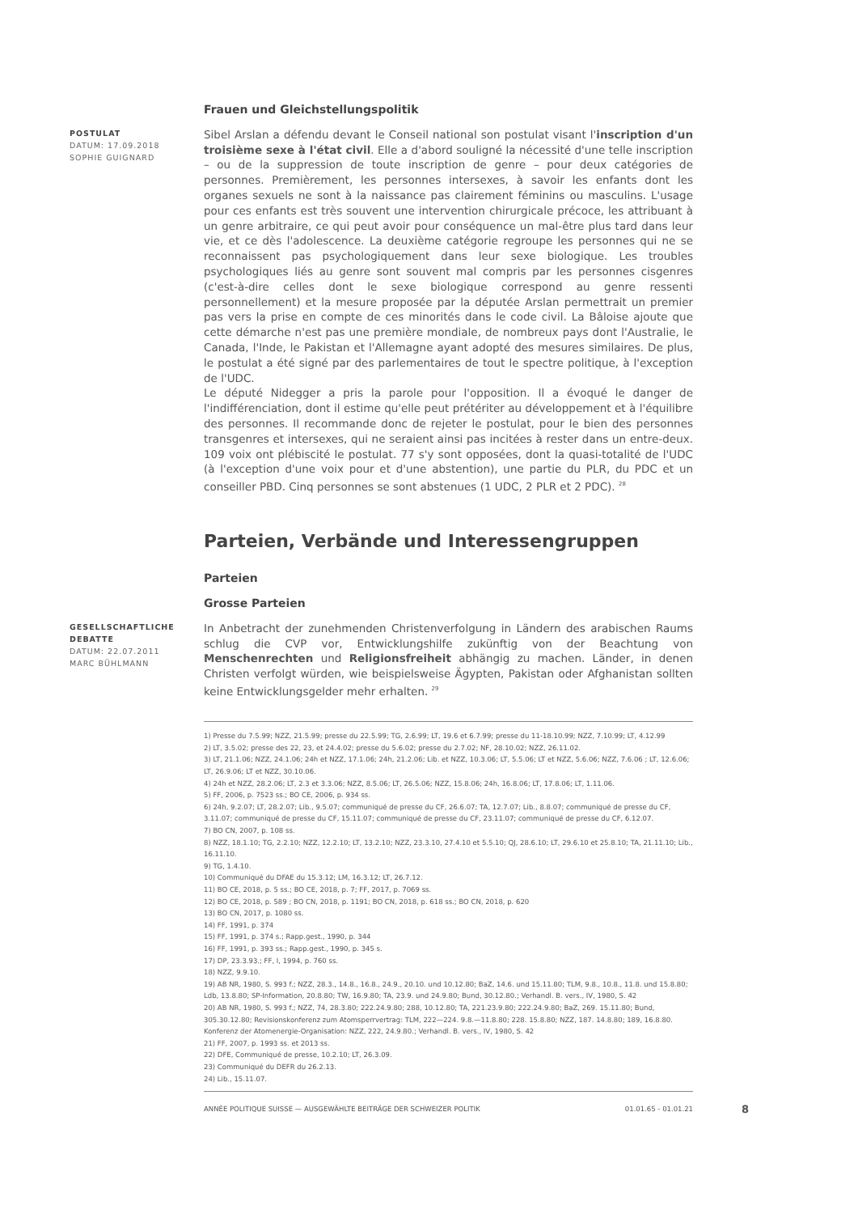Frauen und Gleichstellungspolitik
POSTULAT
DATUM: 17.09.2018
SOPHIE GUIGNARD
Sibel Arslan a défendu devant le Conseil national son postulat visant l'inscription d'un troisième sexe à l'état civil. Elle a d'abord souligné la nécessité d'une telle inscription – ou de la suppression de toute inscription de genre – pour deux catégories de personnes. Premièrement, les personnes intersexes, à savoir les enfants dont les organes sexuels ne sont à la naissance pas clairement féminins ou masculins. L'usage pour ces enfants est très souvent une intervention chirurgicale précoce, les attribuant à un genre arbitraire, ce qui peut avoir pour conséquence un mal-être plus tard dans leur vie, et ce dès l'adolescence. La deuxième catégorie regroupe les personnes qui ne se reconnaissent pas psychologiquement dans leur sexe biologique. Les troubles psychologiques liés au genre sont souvent mal compris par les personnes cisgenres (c'est-à-dire celles dont le sexe biologique correspond au genre ressenti personnellement) et la mesure proposée par la députée Arslan permettrait un premier pas vers la prise en compte de ces minorités dans le code civil. La Bâloise ajoute que cette démarche n'est pas une première mondiale, de nombreux pays dont l'Australie, le Canada, l'Inde, le Pakistan et l'Allemagne ayant adopté des mesures similaires. De plus, le postulat a été signé par des parlementaires de tout le spectre politique, à l'exception de l'UDC.
Le député Nidegger a pris la parole pour l'opposition. Il a évoqué le danger de l'indifférenciation, dont il estime qu'elle peut prétériter au développement et à l'équilibre des personnes. Il recommande donc de rejeter le postulat, pour le bien des personnes transgenres et intersexes, qui ne seraient ainsi pas incitées à rester dans un entre-deux. 109 voix ont plébiscité le postulat. 77 s'y sont opposées, dont la quasi-totalité de l'UDC (à l'exception d'une voix pour et d'une abstention), une partie du PLR, du PDC et un conseiller PBD. Cinq personnes se sont abstenues (1 UDC, 2 PLR et 2 PDC). <sup>28</sup>
Parteien, Verbände und Interessengruppen
Parteien
Grosse Parteien
GESELLSCHAFTLICHE DEBATTE
DATUM: 22.07.2011
MARC BÜHLMANN
In Anbetracht der zunehmenden Christenverfolgung in Ländern des arabischen Raums schlug die CVP vor, Entwicklungshilfe zukünftig von der Beachtung von Menschenrechten und Religionsfreiheit abhängig zu machen. Länder, in denen Christen verfolgt würden, wie beispielsweise Ägypten, Pakistan oder Afghanistan sollten keine Entwicklungsgelder mehr erhalten. <sup>29</sup>
1) Presse du 7.5.99; NZZ, 21.5.99; presse du 22.5.99; TG, 2.6.99; LT, 19.6 et 6.7.99; presse du 11-18.10.99; NZZ, 7.10.99; LT, 4.12.99
2) LT, 3.5.02; presse des 22, 23, et 24.4.02; presse du 5.6.02; presse du 2.7.02; NF, 28.10.02; NZZ, 26.11.02.
3) LT, 21.1.06; NZZ, 24.1.06; 24h et NZZ, 17.1.06; 24h, 21.2.06; Lib. et NZZ, 10.3.06; LT, 5.5.06; LT et NZZ, 5.6.06; NZZ, 7.6.06 ; LT, 12.6.06; LT, 26.9.06; LT et NZZ, 30.10.06.
4) 24h et NZZ, 28.2.06; LT, 2.3 et 3.3.06; NZZ, 8.5.06; LT, 26.5.06; NZZ, 15.8.06; 24h, 16.8.06; LT, 17.8.06; LT, 1.11.06.
5) FF, 2006, p. 7523 ss.; BO CE, 2006, p. 934 ss.
6) 24h, 9.2.07; LT, 28.2.07; Lib., 9.5.07; communiqué de presse du CF, 26.6.07; TA, 12.7.07; Lib., 8.8.07; communiqué de presse du CF, 3.11.07; communiqué de presse du CF, 15.11.07; communiqué de presse du CF, 23.11.07; communiqué de presse du CF, 6.12.07.
7) BO CN, 2007, p. 108 ss.
8) NZZ, 18.1.10; TG, 2.2.10; NZZ, 12.2.10; LT, 13.2.10; NZZ, 23.3.10, 27.4.10 et 5.5.10; QJ, 28.6.10; LT, 29.6.10 et 25.8.10; TA, 21.11.10; Lib., 16.11.10.
9) TG, 1.4.10.
10) Communiqué du DFAE du 15.3.12; LM, 16.3.12; LT, 26.7.12.
11) BO CE, 2018, p. 5 ss.; BO CE, 2018, p. 7; FF, 2017, p. 7069 ss.
12) BO CE, 2018, p. 589 ; BO CN, 2018, p. 1191; BO CN, 2018, p. 618 ss.; BO CN, 2018, p. 620
13) BO CN, 2017, p. 1080 ss.
14) FF, 1991, p. 374
15) FF, 1991, p. 374 s.; Rapp.gest., 1990, p. 344
16) FF, 1991, p. 393 ss.; Rapp.gest., 1990, p. 345 s.
17) DP, 23.3.93.; FF, I, 1994, p. 760 ss.
18) NZZ, 9.9.10.
19) AB NR, 1980, S. 993 f.; NZZ, 28.3., 14.8., 16.8., 24.9., 20.10. und 10.12.80; BaZ, 14.6. und 15.11.80; TLM, 9.8., 10.8., 11.8. und 15.8.80; Ldb, 13.8.80; SP-Information, 20.8.80; TW, 16.9.80; TA, 23.9. und 24.9.80; Bund, 30.12.80.; Verhandl. B. vers., IV, 1980, S. 42
20) AB NR, 1980, S. 993 f.; NZZ, 74, 28.3.80; 222.24.9.80; 288, 10.12.80; TA, 221.23.9.80; 222.24.9.80; BaZ, 269. 15.11.80; Bund, 305.30.12.80; Revisionskonferenz zum Atomsperrvertrag: TLM, 222—224. 9.8.—11.8.80; 228. 15.8.80; NZZ, 187. 14.8.80; 189, 16.8.80. Konferenz der Atomenergie-Organisation: NZZ, 222, 24.9.80.; Verhandl. B. vers., IV, 1980, S. 42
21) FF, 2007, p. 1993 ss. et 2013 ss.
22) DFE, Communiqué de presse, 10.2.10; LT, 26.3.09.
23) Communiqué du DEFR du 26.2.13.
24) Lib., 15.11.07.
ANNÉE POLITIQUE SUISSE — AUSGEWÄHLTE BEITRÄGE DER SCHWEIZER POLITIK 01.01.65 - 01.01.21
8